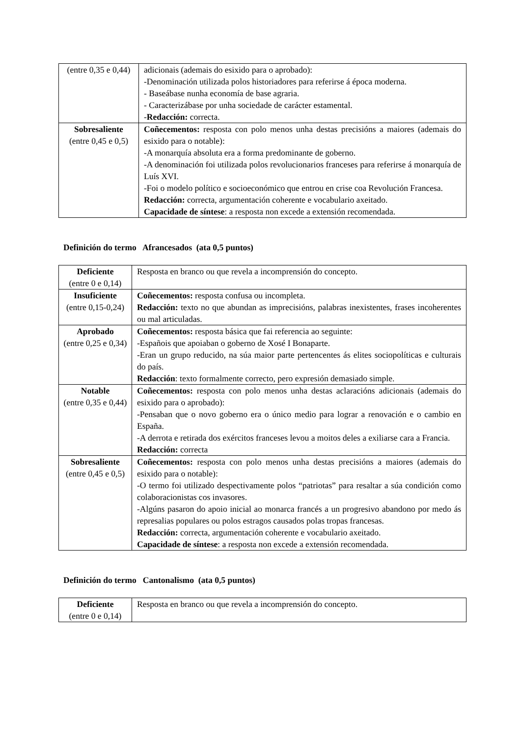| (entre 0,35 e 0,44) | adicionais (ademais do esixido para o aprobado): -Denominación utilizada polos historiadores para referirse á época moderna. - Baseábase nunha economía de base agraria. - Caracterizábase por unha sociedade de carácter estamental. - Redacción: correcta. |
| Sobresaliente (entre 0,45 e 0,5) | Coñecementos: resposta con polo menos unha destas precisións a maiores (ademais do esixido para o notable): -A monarquía absoluta era a forma predominante de goberno. -A denominación foi utilizada polos revolucionarios franceses para referirse á monarquía de Luís XVI. -Foi o modelo político e socioeconómico que entrou en crise coa Revolución Francesa. Redacción: correcta, argumentación coherente e vocabulario axeitado. Capacidade de síntese : a resposta non excede a extensión recomendada. |
Definición do termo Afrancesados (ata 0,5 puntos)
| Deficiente (entre 0 e 0,14) | Resposta en branco ou que revela a incomprensión do concepto. |
| Insuficiente (entre 0,15-0,24) | Coñecementos: resposta confusa ou incompleta. Redacción: texto no que abundan as imprecisións, palabras inexistentes, frases incoherentes ou mal articuladas. |
| Aprobado (entre 0,25 e 0,34) | Coñecementos: resposta básica que fai referencia ao seguinte: -Españois que apoiaban o goberno de Xosé I Bonaparte. -Eran un grupo reducido, na súa maior parte pertencentes ás elites sociopolíticas e culturais do país. Redacción : texto formalmente correcto, pero expresión demasiado simple. |
| Notable (entre 0,35 e 0,44) | Coñecementos: resposta con polo menos unha destas aclaracións adicionais (ademais do esixido para o aprobado): -Pensaban que o novo goberno era o único medio para lograr a renovación e o cambio en España. -A derrota e retirada dos exércitos franceses levou a moitos deles a exiliarse cara a Francia. Redacción: correcta |
| Sobresaliente (entre 0,45 e 0,5) | Coñecementos: resposta con polo menos unha destas precisións a maiores (ademais do esixido para o notable): -O termo foi utilizado despectivamente polos “patriotas” para resaltar a súa condición como colaboracionistas cos invasores. -Algúns pasaron do apoio inicial ao monarca francés a un progresivo abandono por medo ás represalias populares ou polos estragos causados polas tropas francesas. Redacción: correcta, argumentación coherente e vocabulario axeitado. Capacidade de síntese : a resposta non excede a extensión recomendada. |
Definición do termo Cantonalismo (ata 0,5 puntos)
| Deficiente (entre 0 e 0,14) | Resposta en branco ou que revela a incomprensión do concepto. |